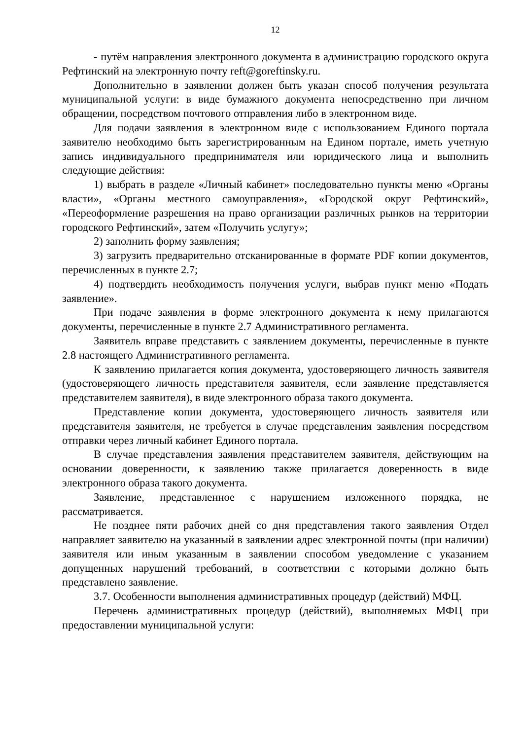12
- путём направления электронного документа в администрацию городского округа Рефтинский на электронную почту reft@goreftinsky.ru.
Дополнительно в заявлении должен быть указан способ получения результата муниципальной услуги: в виде бумажного документа непосредственно при личном обращении, посредством почтового отправления либо в электронном виде.
Для подачи заявления в электронном виде с использованием Единого портала заявителю необходимо быть зарегистрированным на Едином портале, иметь учетную запись индивидуального предпринимателя или юридического лица и выполнить следующие действия:
1) выбрать в разделе «Личный кабинет» последовательно пункты меню «Органы власти», «Органы местного самоуправления», «Городской округ Рефтинский», «Переоформление разрешения на право организации различных рынков на территории городского Рефтинский», затем «Получить услугу»;
2) заполнить форму заявления;
3) загрузить предварительно отсканированные в формате PDF копии документов, перечисленных в пункте 2.7;
4) подтвердить необходимость получения услуги, выбрав пункт меню «Подать заявление».
При подаче заявления в форме электронного документа к нему прилагаются документы, перечисленные в пункте 2.7 Административного регламента.
Заявитель вправе представить с заявлением документы, перечисленные в пункте 2.8 настоящего Административного регламента.
К заявлению прилагается копия документа, удостоверяющего личность заявителя (удостоверяющего личность представителя заявителя, если заявление представляется представителем заявителя), в виде электронного образа такого документа.
Представление копии документа, удостоверяющего личность заявителя или представителя заявителя, не требуется в случае представления заявления посредством отправки через личный кабинет Единого портала.
В случае представления заявления представителем заявителя, действующим на основании доверенности, к заявлению также прилагается доверенность в виде электронного образа такого документа.
Заявление, представленное с нарушением изложенного порядка, не рассматривается.
Не позднее пяти рабочих дней со дня представления такого заявления Отдел направляет заявителю на указанный в заявлении адрес электронной почты (при наличии) заявителя или иным указанным в заявлении способом уведомление с указанием допущенных нарушений требований, в соответствии с которыми должно быть представлено заявление.
3.7. Особенности выполнения административных процедур (действий) МФЦ.
Перечень административных процедур (действий), выполняемых МФЦ при предоставлении муниципальной услуги: